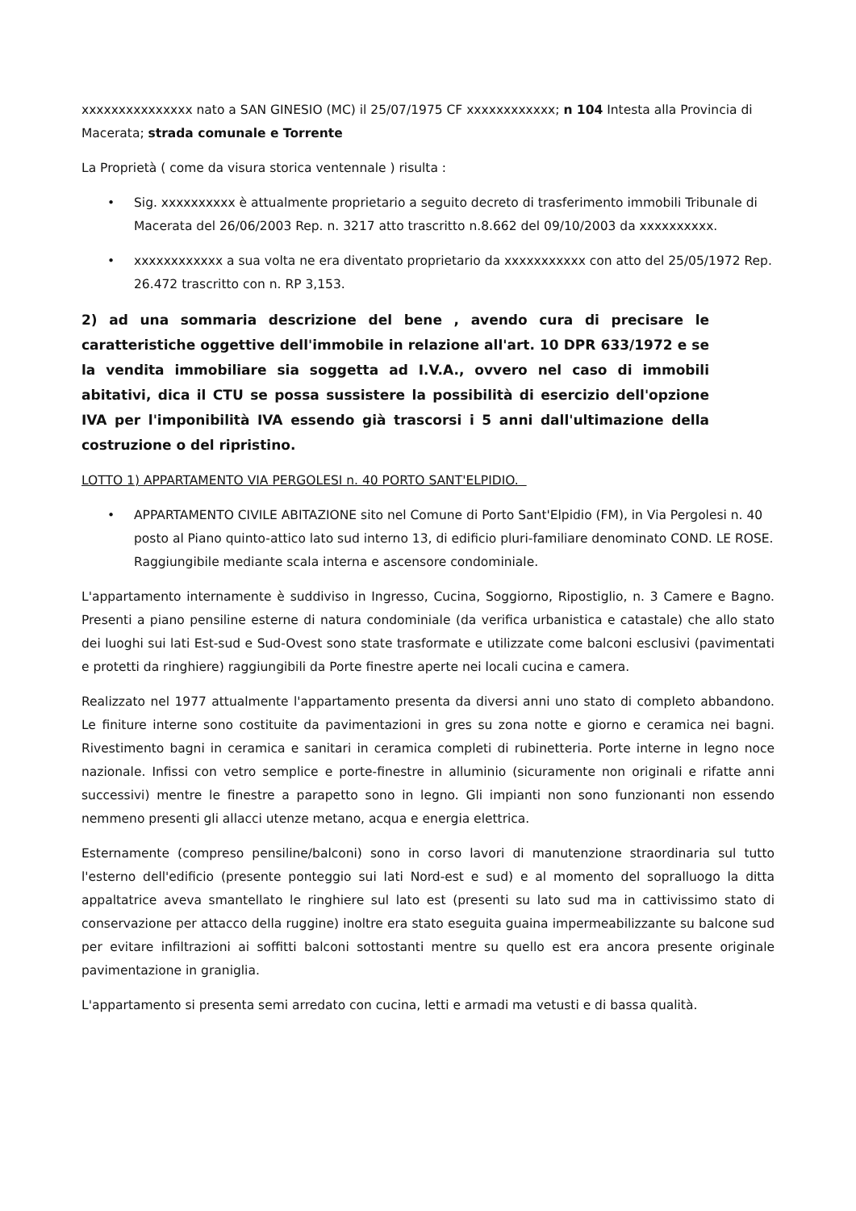xxxxxxxxxxxxxxx nato a SAN GINESIO (MC) il 25/07/1975 CF xxxxxxxxxxxx; n 104 Intesta alla Provincia di Macerata; strada comunale e Torrente
La Proprietà ( come da visura storica ventennale ) risulta :
• Sig. xxxxxxxxxx è attualmente proprietario a seguito decreto di trasferimento immobili Tribunale di Macerata del 26/06/2003 Rep. n. 3217 atto trascritto n.8.662 del 09/10/2003 da xxxxxxxxxx.
• xxxxxxxxxxxx a sua volta ne era diventato proprietario da xxxxxxxxxxx con atto del 25/05/1972 Rep. 26.472 trascritto con n. RP 3,153.
2) ad una sommaria descrizione del bene , avendo cura di precisare le caratteristiche oggettive dell'immobile in relazione all'art. 10 DPR 633/1972 e se la vendita immobiliare sia soggetta ad I.V.A., ovvero nel caso di immobili abitativi, dica il CTU se possa sussistere la possibilità di esercizio dell'opzione IVA per l'imponibilità IVA essendo già trascorsi i 5 anni dall'ultimazione della costruzione o del ripristino.
LOTTO 1) APPARTAMENTO VIA PERGOLESI n. 40 PORTO SANT'ELPIDIO.
• APPARTAMENTO CIVILE ABITAZIONE sito nel Comune di Porto Sant'Elpidio (FM), in Via Pergolesi n. 40 posto al Piano quinto-attico lato sud interno 13, di edificio pluri-familiare denominato COND. LE ROSE. Raggiungibile mediante scala interna e ascensore condominiale.
L'appartamento internamente è suddiviso in Ingresso, Cucina, Soggiorno, Ripostiglio, n. 3 Camere e Bagno. Presenti a piano pensiline esterne di natura condominiale (da verifica urbanistica e catastale) che allo stato dei luoghi sui lati Est-sud e Sud-Ovest sono state trasformate e utilizzate come balconi esclusivi (pavimentati e protetti da ringhiere) raggiungibili da Porte finestre aperte nei locali cucina e camera.
Realizzato nel 1977 attualmente l'appartamento presenta da diversi anni uno stato di completo abbandono. Le finiture interne sono costituite da pavimentazioni in gres su zona notte e giorno e ceramica nei bagni. Rivestimento bagni in ceramica e sanitari in ceramica completi di rubinetteria. Porte interne in legno noce nazionale. Infissi con vetro semplice e porte-finestre in alluminio (sicuramente non originali e rifatte anni successivi) mentre le finestre a parapetto sono in legno. Gli impianti non sono funzionanti non essendo nemmeno presenti gli allacci utenze metano, acqua e energia elettrica.
Esternamente (compreso pensiline/balconi) sono in corso lavori di manutenzione straordinaria sul tutto l'esterno dell'edificio (presente ponteggio sui lati Nord-est e sud) e al momento del sopralluogo la ditta appaltatrice aveva smantellato le ringhiere sul lato est (presenti su lato sud ma in cattivissimo stato di conservazione per attacco della ruggine) inoltre era stato eseguita guaina impermeabilizzante su balcone sud per evitare infiltrazioni ai soffitti balconi sottostanti mentre su quello est era ancora presente originale pavimentazione in graniglia.
L'appartamento si presenta semi arredato con cucina, letti e armadi ma vetusti e di bassa qualità.